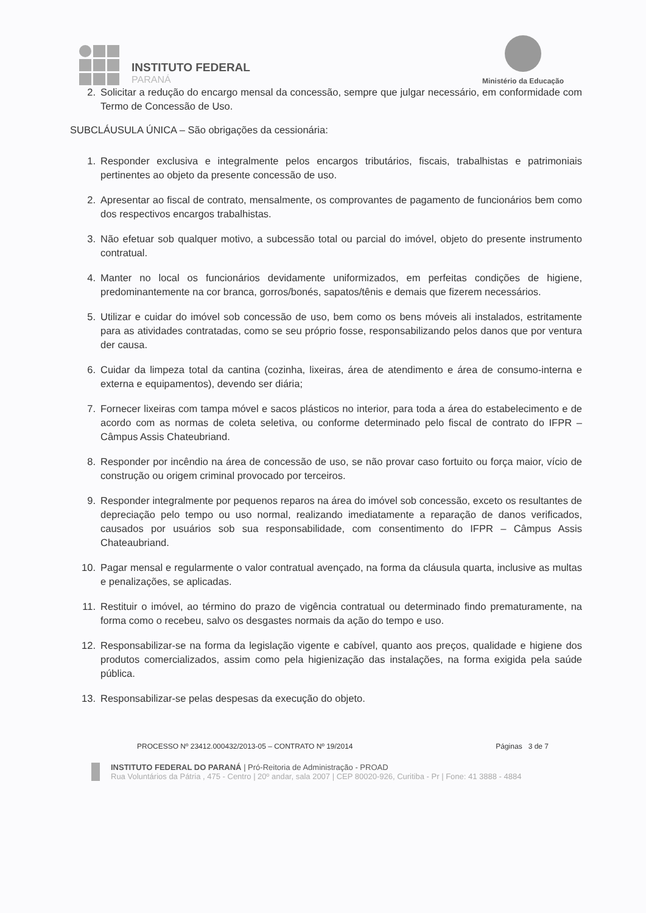INSTITUTO FEDERAL
PARANÁ
Ministério da Educação
2. Solicitar a redução do encargo mensal da concessão, sempre que julgar necessário, em conformidade com Termo de Concessão de Uso.
SUBCLÁUSULA ÚNICA – São obrigações da cessionária:
1. Responder exclusiva e integralmente pelos encargos tributários, fiscais, trabalhistas e patrimoniais pertinentes ao objeto da presente concessão de uso.
2. Apresentar ao fiscal de contrato, mensalmente, os comprovantes de pagamento de funcionários bem como dos respectivos encargos trabalhistas.
3. Não efetuar sob qualquer motivo, a subcessão total ou parcial do imóvel, objeto do presente instrumento contratual.
4. Manter no local os funcionários devidamente uniformizados, em perfeitas condições de higiene, predominantemente na cor branca, gorros/bonés, sapatos/tênis e demais que fizerem necessários.
5. Utilizar e cuidar do imóvel sob concessão de uso, bem como os bens móveis ali instalados, estritamente para as atividades contratadas, como se seu próprio fosse, responsabilizando pelos danos que por ventura der causa.
6. Cuidar da limpeza total da cantina (cozinha, lixeiras, área de atendimento e área de consumo-interna e externa e equipamentos), devendo ser diária;
7. Fornecer lixeiras com tampa móvel e sacos plásticos no interior, para toda a área do estabelecimento e de acordo com as normas de coleta seletiva, ou conforme determinado pelo fiscal de contrato do IFPR – Câmpus Assis Chateubriand.
8. Responder por incêndio na área de concessão de uso, se não provar caso fortuito ou força maior, vício de construção ou origem criminal provocado por terceiros.
9. Responder integralmente por pequenos reparos na área do imóvel sob concessão, exceto os resultantes de depreciação pelo tempo ou uso normal, realizando imediatamente a reparação de danos verificados, causados por usuários sob sua responsabilidade, com consentimento do IFPR – Câmpus Assis Chateaubriand.
10. Pagar mensal e regularmente o valor contratual avençado, na forma da cláusula quarta, inclusive as multas e penalizações, se aplicadas.
11. Restituir o imóvel, ao término do prazo de vigência contratual ou determinado findo prematuramente, na forma como o recebeu, salvo os desgastes normais da ação do tempo e uso.
12. Responsabilizar-se na forma da legislação vigente e cabível, quanto aos preços, qualidade e higiene dos produtos comercializados, assim como pela higienização das instalações, na forma exigida pela saúde pública.
13. Responsabilizar-se pelas despesas da execução do objeto.
PROCESSO Nº 23412.000432/2013-05 – CONTRATO Nº 19/2014 Páginas 3 de 7
INSTITUTO FEDERAL DO PARANÁ | Pró-Reitoria de Administração - PROAD
Rua Voluntários da Pátria , 475 - Centro | 20º andar, sala 2007 | CEP 80020-926, Curitiba - Pr | Fone: 41 3888 - 4884